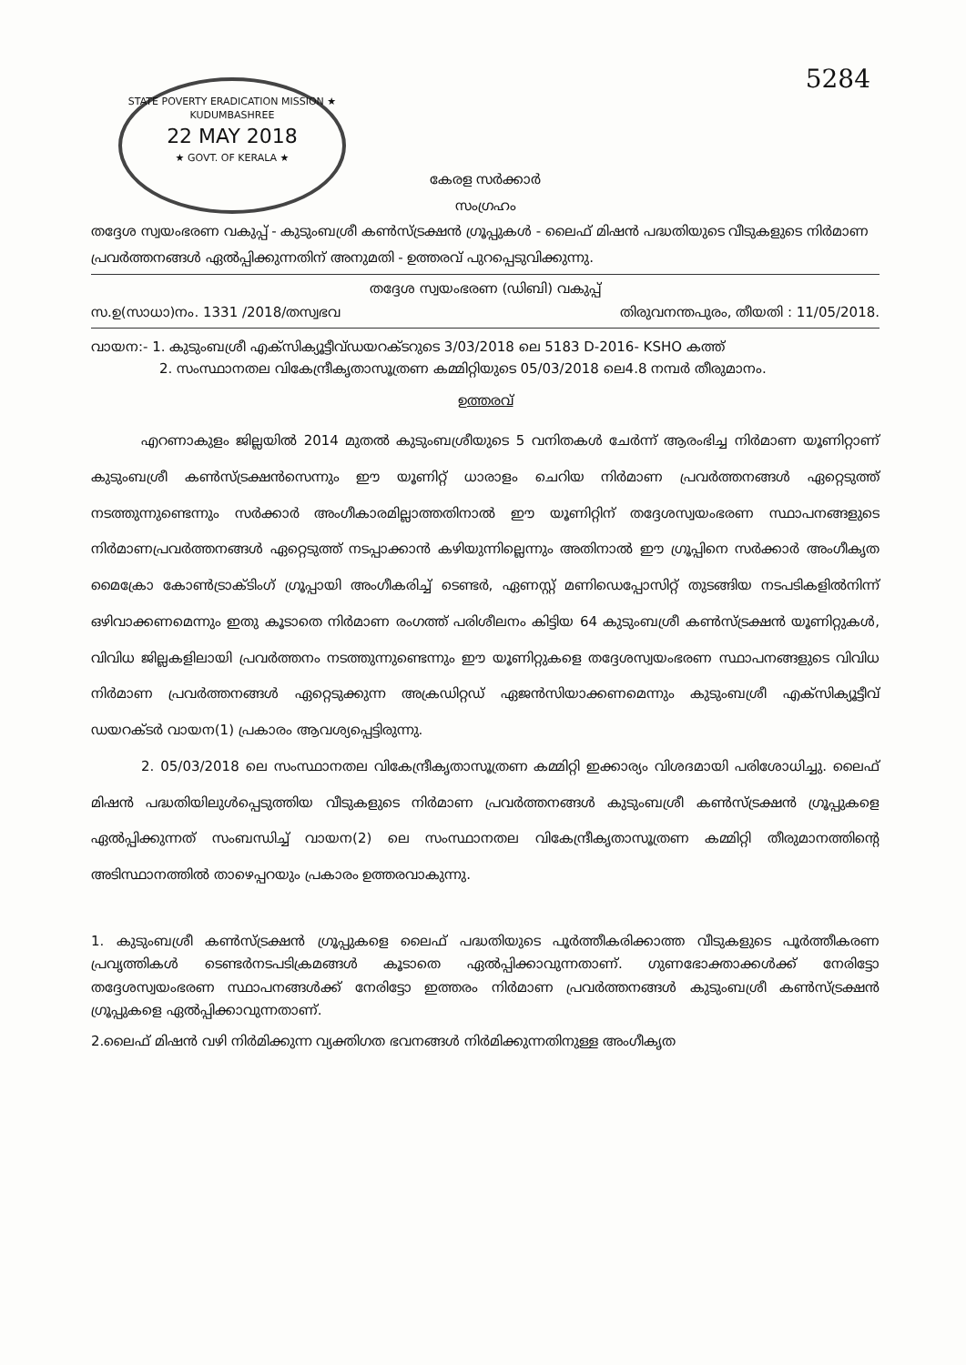STATE POVERTY ERADICATION MISSION ★ KUDUMBASHREE
22 MAY 2018
★ GOVT. OF KERALA ★
5284
കേരള സർക്കാർ
സംഗ്രഹം
തദ്ദേശ സ്വയംഭരണ വകുപ്പ് - കുടുംബശ്രീ കൺസ്ട്രക്ഷൻ ഗ്രൂപ്പുകൾ - ലൈഫ് മിഷൻ പദ്ധതിയുടെ വീടുകളുടെ നിർമാണ പ്രവർത്തനങ്ങൾ ഏൽപ്പിക്കുന്നതിന് അനുമതി - ഉത്തരവ് പുറപ്പെടുവിക്കുന്നു.
തദ്ദേശ സ്വയംഭരണ (ഡിബി) വകുപ്പ്
സ.ഉ(സാധാ)നം. 1331 /2018/തസ്വഭവ തിരുവനന്തപുരം, തീയതി : 11/05/2018.
വായന:- 1. കുടുംബശ്രീ എക്സിക്യൂട്ടീവ്ഡയറക്ടറുടെ 3/03/2018 ലെ 5183 D-2016- KSHO കത്ത്
2. സംസ്ഥാനതല വികേന്ദ്രീകൃതാസൂത്രണ കമ്മിറ്റിയുടെ 05/03/2018 ലെ4.8 നമ്പർ തീരുമാനം.
ഉത്തരവ്
എറണാകുളം ജില്ലയിൽ 2014 മുതൽ കുടുംബശ്രീയുടെ 5 വനിതകൾ ചേർന്ന് ആരംഭിച്ച നിർമാണ യൂണിറ്റാണ് കുടുംബശ്രീ കൺസ്ട്രക്ഷൻസെന്നും ഈ യൂണിറ്റ് ധാരാളം ചെറിയ നിർമാണ പ്രവർത്തനങ്ങൾ ഏറ്റെടുത്ത് നടത്തുന്നുണ്ടെന്നും സർക്കാർ അംഗീകാരമില്ലാത്തതിനാൽ ഈ യൂണിറ്റിന് തദ്ദേശസ്വയംഭരണ സ്ഥാപനങ്ങളുടെ നിർമാണപ്രവർത്തനങ്ങൾ ഏറ്റെടുത്ത് നടപ്പാക്കാൻ കഴിയുന്നില്ലെന്നും അതിനാൽ ഈ ഗ്രൂപ്പിനെ സർക്കാർ അംഗീകൃത മൈക്രോ കോൺട്രാക്ടിംഗ് ഗ്രൂപ്പായി അംഗീകരിച്ച് ടെണ്ടർ, ഏണസ്റ്റ് മണിഡെപ്പോസിറ്റ് തുടങ്ങിയ നടപടികളിൽനിന്ന് ഒഴിവാക്കണമെന്നും ഇതു കൂടാതെ നിർമാണ രംഗത്ത് പരിശീലനം കിട്ടിയ 64 കുടുംബശ്രീ കൺസ്ട്രക്ഷൻ യൂണിറ്റുകൾ, വിവിധ ജില്ലകളിലായി പ്രവർത്തനം നടത്തുന്നുണ്ടെന്നും ഈ യൂണിറ്റുകളെ തദ്ദേശസ്വയംഭരണ സ്ഥാപനങ്ങളുടെ വിവിധ നിർമാണ പ്രവർത്തനങ്ങൾ ഏറ്റെടുക്കുന്ന അക്രഡിറ്റഡ് ഏജൻസിയാക്കണമെന്നും കുടുംബശ്രീ എക്സിക്യൂട്ടീവ് ഡയറക്ടർ വായന(1) പ്രകാരം ആവശ്യപ്പെട്ടിരുന്നു.
2. 05/03/2018 ലെ സംസ്ഥാനതല വികേന്ദ്രീകൃതാസൂത്രണ കമ്മിറ്റി ഇക്കാര്യം വിശദമായി പരിശോധിച്ചു. ലൈഫ് മിഷൻ പദ്ധതിയിലുൾപ്പെടുത്തിയ വീടുകളുടെ നിർമാണ പ്രവർത്തനങ്ങൾ കുടുംബശ്രീ കൺസ്ട്രക്ഷൻ ഗ്രൂപ്പുകളെ ഏൽപ്പിക്കുന്നത് സംബന്ധിച്ച് വായന(2) ലെ സംസ്ഥാനതല വികേന്ദ്രീകൃതാസൂത്രണ കമ്മിറ്റി തീരുമാനത്തിന്റെ അടിസ്ഥാനത്തിൽ താഴെപ്പറയും പ്രകാരം ഉത്തരവാകുന്നു.
1. കുടുംബശ്രീ കൺസ്ട്രക്ഷൻ ഗ്രൂപ്പുകളെ ലൈഫ് പദ്ധതിയുടെ പൂർത്തീകരിക്കാത്ത വീടുകളുടെ പൂർത്തീകരണ പ്രവൃത്തികൾ ടെണ്ടർനടപടിക്രമങ്ങൾ കൂടാതെ ഏൽപ്പിക്കാവുന്നതാണ്. ഗുണഭോക്താക്കൾക്ക് നേരിട്ടോ തദ്ദേശസ്വയംഭരണ സ്ഥാപനങ്ങൾക്ക് നേരിട്ടോ ഇത്തരം നിർമാണ പ്രവർത്തനങ്ങൾ കുടുംബശ്രീ കൺസ്ട്രക്ഷൻ ഗ്രൂപ്പുകളെ ഏൽപ്പിക്കാവുന്നതാണ്.
2.ലൈഫ് മിഷൻ വഴി നിർമിക്കുന്ന വ്യക്തിഗത ഭവനങ്ങൾ നിർമിക്കുന്നതിനുള്ള അംഗീകൃത